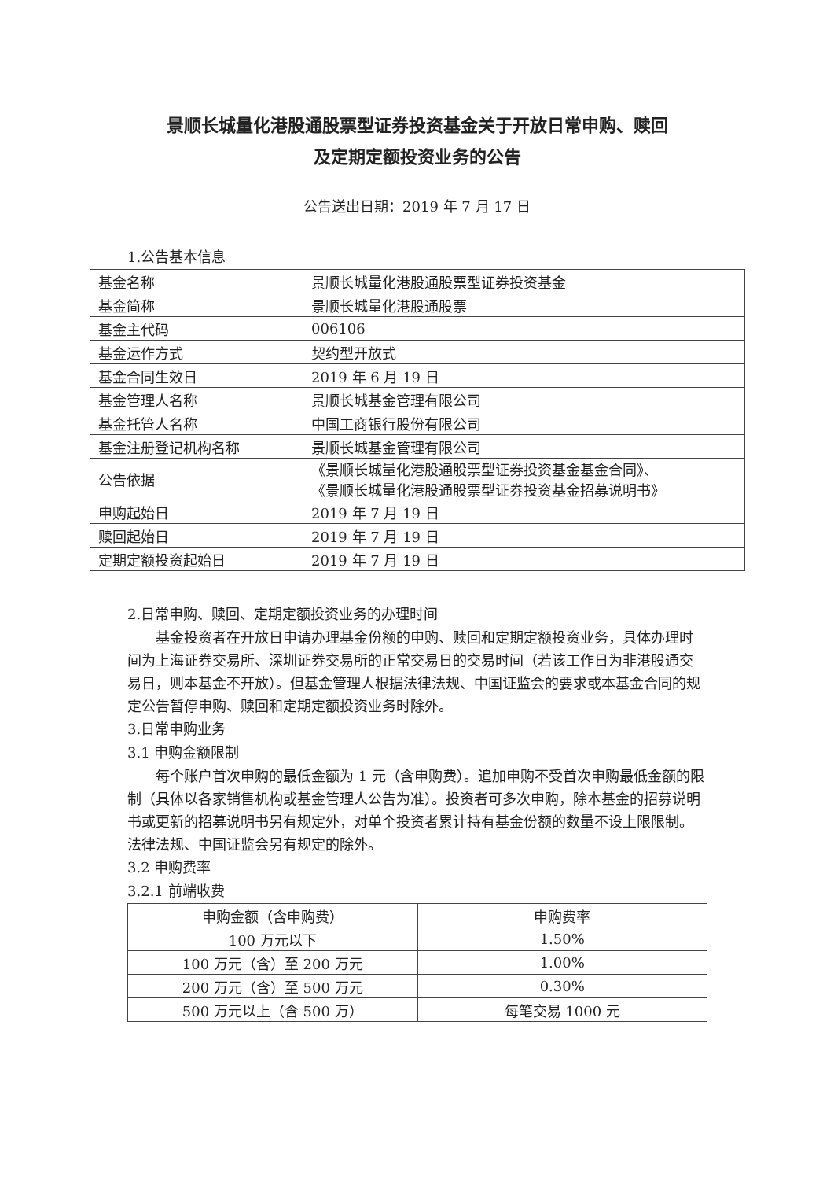景顺长城量化港股通股票型证券投资基金关于开放日常申购、赎回
及定期定额投资业务的公告
公告送出日期：2019 年 7 月 17 日
1.公告基本信息
| 基金名称 | 景顺长城量化港股通股票型证券投资基金 |
| 基金简称 | 景顺长城量化港股通股票 |
| 基金主代码 | 006106 |
| 基金运作方式 | 契约型开放式 |
| 基金合同生效日 | 2019 年 6 月 19 日 |
| 基金管理人名称 | 景顺长城基金管理有限公司 |
| 基金托管人名称 | 中国工商银行股份有限公司 |
| 基金注册登记机构名称 | 景顺长城基金管理有限公司 |
| 公告依据 | 《景顺长城量化港股通股票型证券投资基金基金合同》、 《景顺长城量化港股通股票型证券投资基金招募说明书》 |
| 申购起始日 | 2019 年 7 月 19 日 |
| 赎回起始日 | 2019 年 7 月 19 日 |
| 定期定额投资起始日 | 2019 年 7 月 19 日 |
2.日常申购、赎回、定期定额投资业务的办理时间
基金投资者在开放日申请办理基金份额的申购、赎回和定期定额投资业务，具体办理时间为上海证券交易所、深圳证券交易所的正常交易日的交易时间（若该工作日为非港股通交易日，则本基金不开放）。但基金管理人根据法律法规、中国证监会的要求或本基金合同的规定公告暂停申购、赎回和定期定额投资业务时除外。
3.日常申购业务
3.1 申购金额限制
每个账户首次申购的最低金额为 1 元（含申购费）。追加申购不受首次申购最低金额的限制（具体以各家销售机构或基金管理人公告为准）。投资者可多次申购，除本基金的招募说明书或更新的招募说明书另有规定外，对单个投资者累计持有基金份额的数量不设上限限制。法律法规、中国证监会另有规定的除外。
3.2 申购费率
3.2.1 前端收费
| 申购金额（含申购费） | 申购费率 |
| --- | --- |
| 100 万元以下 | 1.50% |
| 100 万元（含）至 200 万元 | 1.00% |
| 200 万元（含）至 500 万元 | 0.30% |
| 500 万元以上（含 500 万） | 每笔交易 1000 元 |